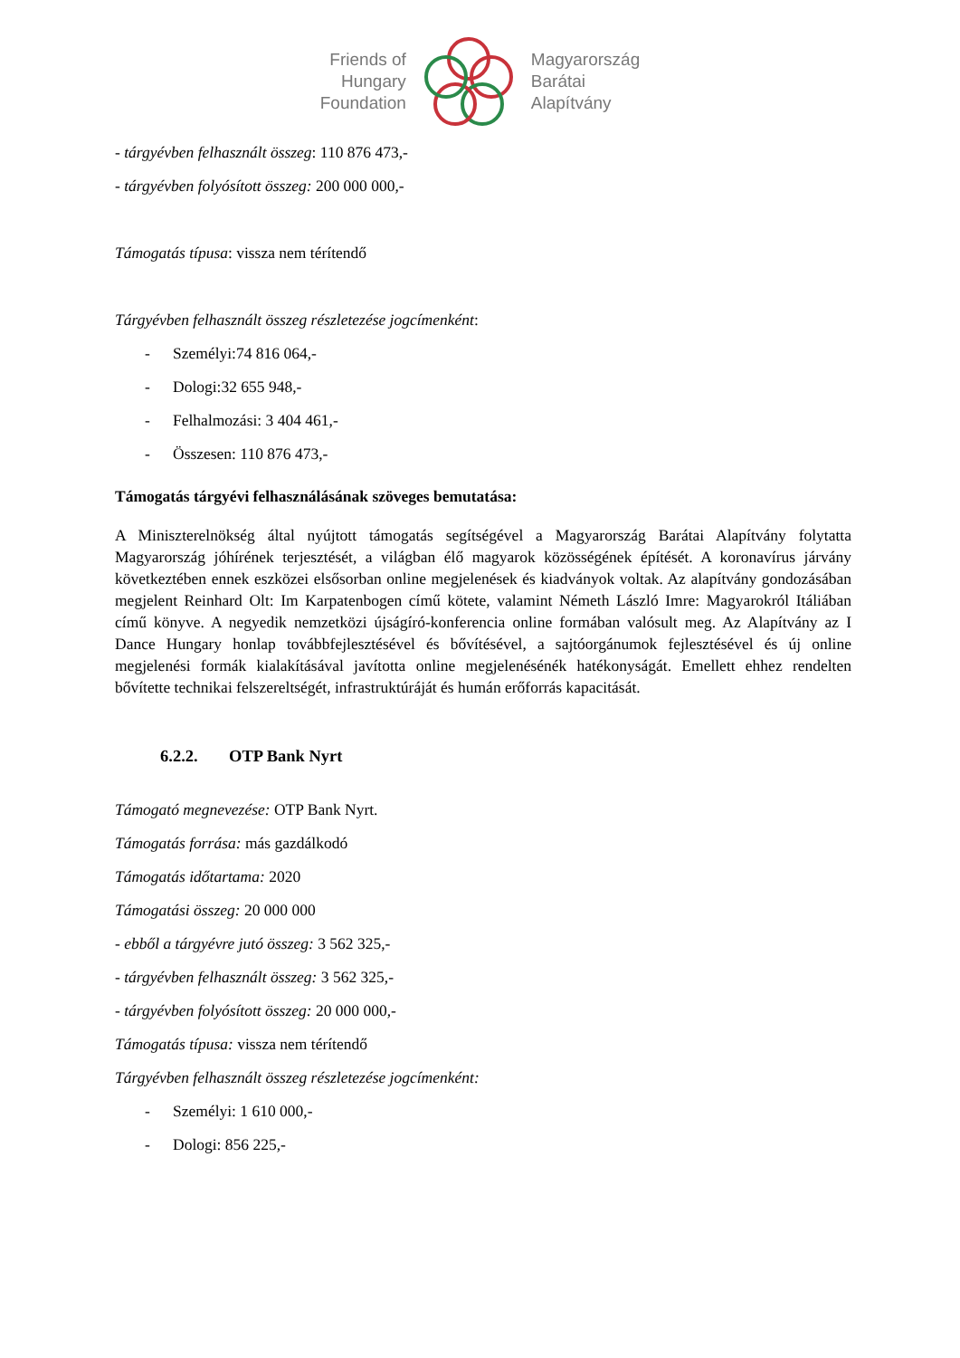Friends of
Hungary
Foundation
Magyarország
Barátai
Alapítvány
- tárgyévben felhasznált összeg: 110 876 473,-
- tárgyévben folyósított összeg: 200 000 000,-
Támogatás típusa: vissza nem térítendő
Tárgyévben felhasznált összeg részletezése jogcímenként:
- Személyi:74 816 064,-
- Dologi:32 655 948,-
- Felhalmozási: 3 404 461,-
- Összesen: 110 876 473,-
Támogatás tárgyévi felhasználásának szöveges bemutatása:
A Miniszterelnökség által nyújtott támogatás segítségével a Magyarország Barátai Alapítvány folytatta Magyarország jóhírének terjesztését, a világban élő magyarok közösségének építését. A koronavírus járvány következtében ennek eszközei elsősorban online megjelenések és kiadványok voltak. Az alapítvány gondozásában megjelent Reinhard Olt: Im Karpatenbogen című kötete, valamint Németh László Imre: Magyarokról Itáliában című könyve. A negyedik nemzetközi újságíró-konferencia online formában valósult meg. Az Alapítvány az I Dance Hungary honlap továbbfejlesztésével és bővítésével, a sajtóorgánumok fejlesztésével és új online megjelenési formák kialakításával javította online megjelenésénék hatékonyságát. Emellett ehhez rendelten bővítette technikai felszereltségét, infrastruktúráját és humán erőforrás kapacitását.
6.2.2. OTP Bank Nyrt
Támogató megnevezése: OTP Bank Nyrt.
Támogatás forrása: más gazdálkodó
Támogatás időtartama: 2020
Támogatási összeg: 20 000 000
- ebből a tárgyévre jutó összeg: 3 562 325,-
- tárgyévben felhasznált összeg: 3 562 325,-
- tárgyévben folyósított összeg: 20 000 000,-
Támogatás típusa: vissza nem térítendő
Tárgyévben felhasznált összeg részletezése jogcímenként:
- Személyi: 1 610 000,-
- Dologi: 856 225,-